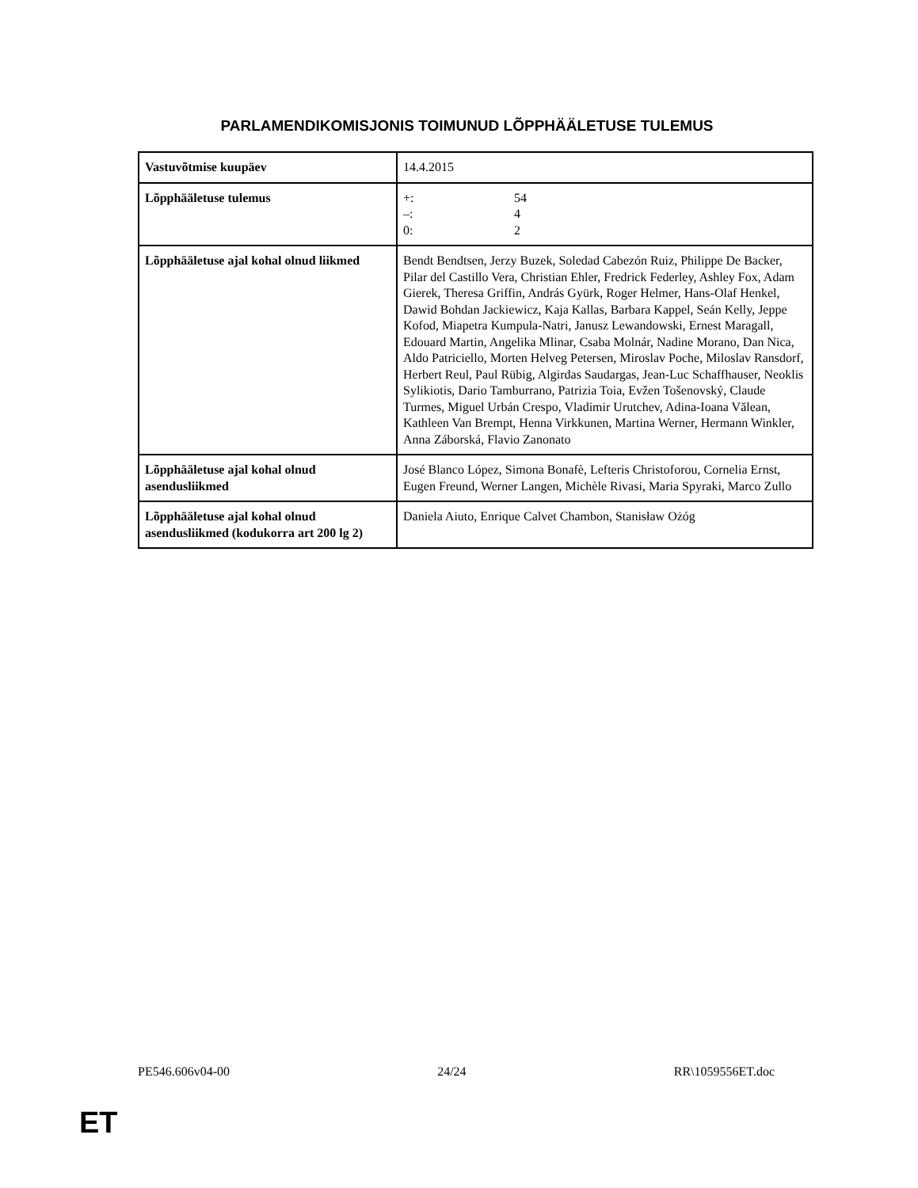PARLAMENDIKOMISJONIS TOIMUNUD LÕPPHÄÄLETUSE TULEMUS
| Vastuvõtmise kuupäev | 14.4.2015 |
| Lõpphääletuse tulemus | +: 54 –: 4 0: 2 |
| Lõpphääletuse ajal kohal olnud liikmed | Bendt Bendtsen, Jerzy Buzek, Soledad Cabezón Ruiz, Philippe De Backer, Pilar del Castillo Vera, Christian Ehler, Fredrick Federley, Ashley Fox, Adam Gierek, Theresa Griffin, András Gyürk, Roger Helmer, Hans-Olaf Henkel, Dawid Bohdan Jackiewicz, Kaja Kallas, Barbara Kappel, Seán Kelly, Jeppe Kofod, Miapetra Kumpula-Natri, Janusz Lewandowski, Ernest Maragall, Edouard Martin, Angelika Mlinar, Csaba Molnár, Nadine Morano, Dan Nica, Aldo Patriciello, Morten Helveg Petersen, Miroslav Poche, Miloslav Ransdorf, Herbert Reul, Paul Rübig, Algirdas Saudargas, Jean-Luc Schaffhauser, Neoklis Sylikiotis, Dario Tamburrano, Patrizia Toia, Evžen Tošenovský, Claude Turmes, Miguel Urbán Crespo, Vladimir Urutchev, Adina-Ioana Vălean, Kathleen Van Brempt, Henna Virkkunen, Martina Werner, Hermann Winkler, Anna Záborská, Flavio Zanonato |
| Lõpphääletuse ajal kohal olnud asendusliikmed | José Blanco López, Simona Bonafè, Lefteris Christoforou, Cornelia Ernst, Eugen Freund, Werner Langen, Michèle Rivasi, Maria Spyraki, Marco Zullo |
| Lõpphääletuse ajal kohal olnud asendusliikmed (kodukorra art 200 lg 2) | Daniela Aiuto, Enrique Calvet Chambon, Stanisław Ożóg |
PE546.606v04-00 24/24 RR\1059556ET.doc
ET